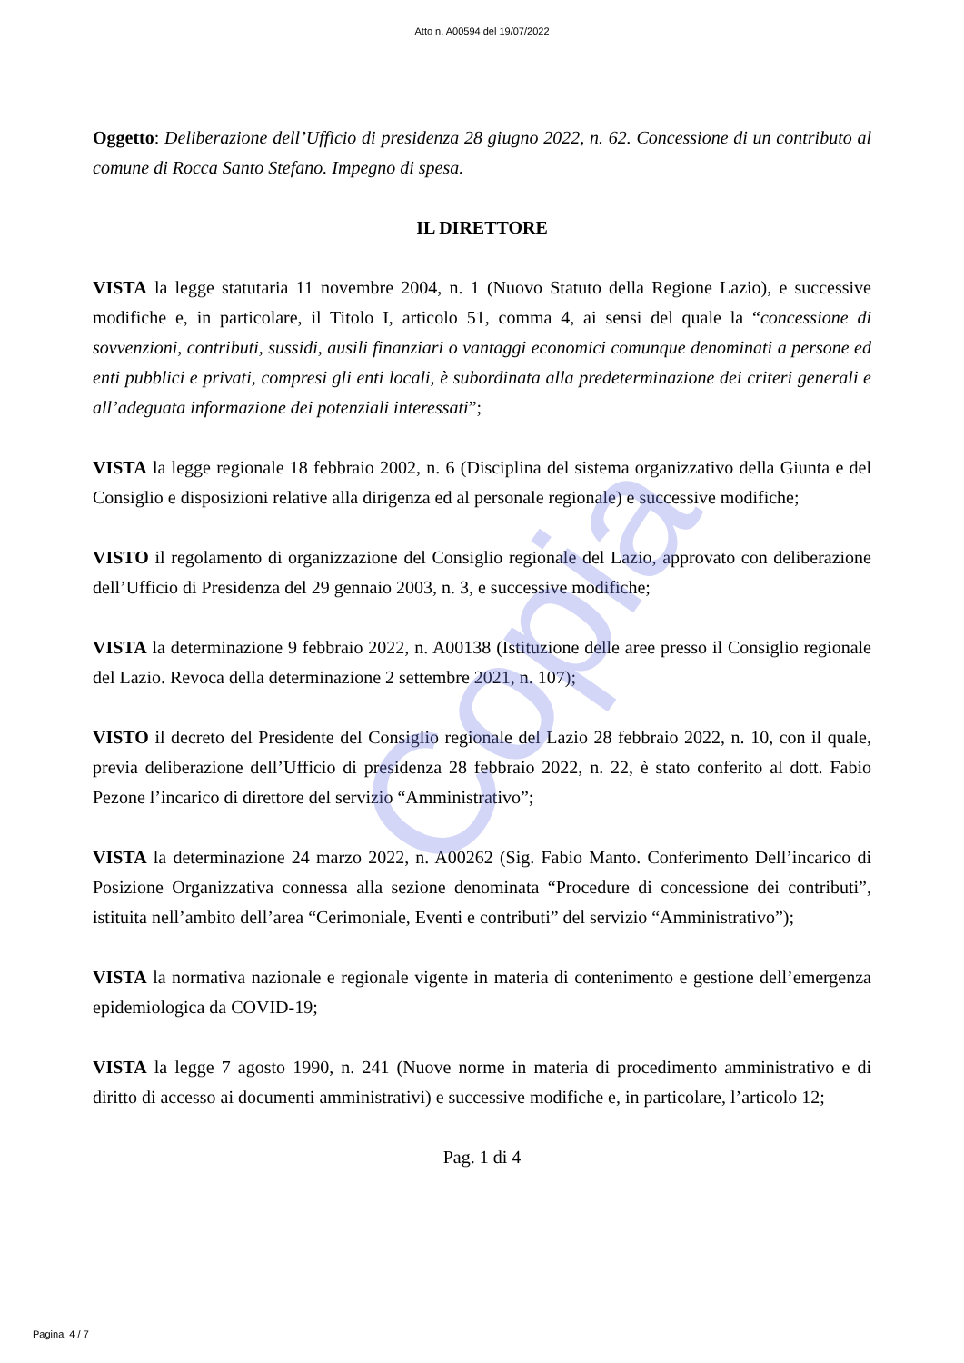Copia
Atto n. A00594 del 19/07/2022
Oggetto: Deliberazione dell’Ufficio di presidenza 28 giugno 2022, n. 62. Concessione di un contributo al comune di Rocca Santo Stefano. Impegno di spesa.
IL DIRETTORE
VISTA la legge statutaria 11 novembre 2004, n. 1 (Nuovo Statuto della Regione Lazio), e successive modifiche e, in particolare, il Titolo I, articolo 51, comma 4, ai sensi del quale la “concessione di sovvenzioni, contributi, sussidi, ausili finanziari o vantaggi economici comunque denominati a persone ed enti pubblici e privati, compresi gli enti locali, è subordinata alla predeterminazione dei criteri generali e all’adeguata informazione dei potenziali interessati”;
VISTA la legge regionale 18 febbraio 2002, n. 6 (Disciplina del sistema organizzativo della Giunta e del Consiglio e disposizioni relative alla dirigenza ed al personale regionale) e successive modifiche;
VISTO il regolamento di organizzazione del Consiglio regionale del Lazio, approvato con deliberazione dell’Ufficio di Presidenza del 29 gennaio 2003, n. 3, e successive modifiche;
VISTA la determinazione 9 febbraio 2022, n. A00138 (Istituzione delle aree presso il Consiglio regionale del Lazio. Revoca della determinazione 2 settembre 2021, n. 107);
VISTO il decreto del Presidente del Consiglio regionale del Lazio 28 febbraio 2022, n. 10, con il quale, previa deliberazione dell’Ufficio di presidenza 28 febbraio 2022, n. 22, è stato conferito al dott. Fabio Pezone l’incarico di direttore del servizio “Amministrativo”;
VISTA la determinazione 24 marzo 2022, n. A00262 (Sig. Fabio Manto. Conferimento Dell’incarico di Posizione Organizzativa connessa alla sezione denominata “Procedure di concessione dei contributi”, istituita nell’ambito dell’area “Cerimoniale, Eventi e contributi” del servizio “Amministrativo”);
VISTA la normativa nazionale e regionale vigente in materia di contenimento e gestione dell’emergenza epidemiologica da COVID-19;
VISTA la legge 7 agosto 1990, n. 241 (Nuove norme in materia di procedimento amministrativo e di diritto di accesso ai documenti amministrativi) e successive modifiche e, in particolare, l’articolo 12;
Pag. 1 di 4
Pagina 4 / 7